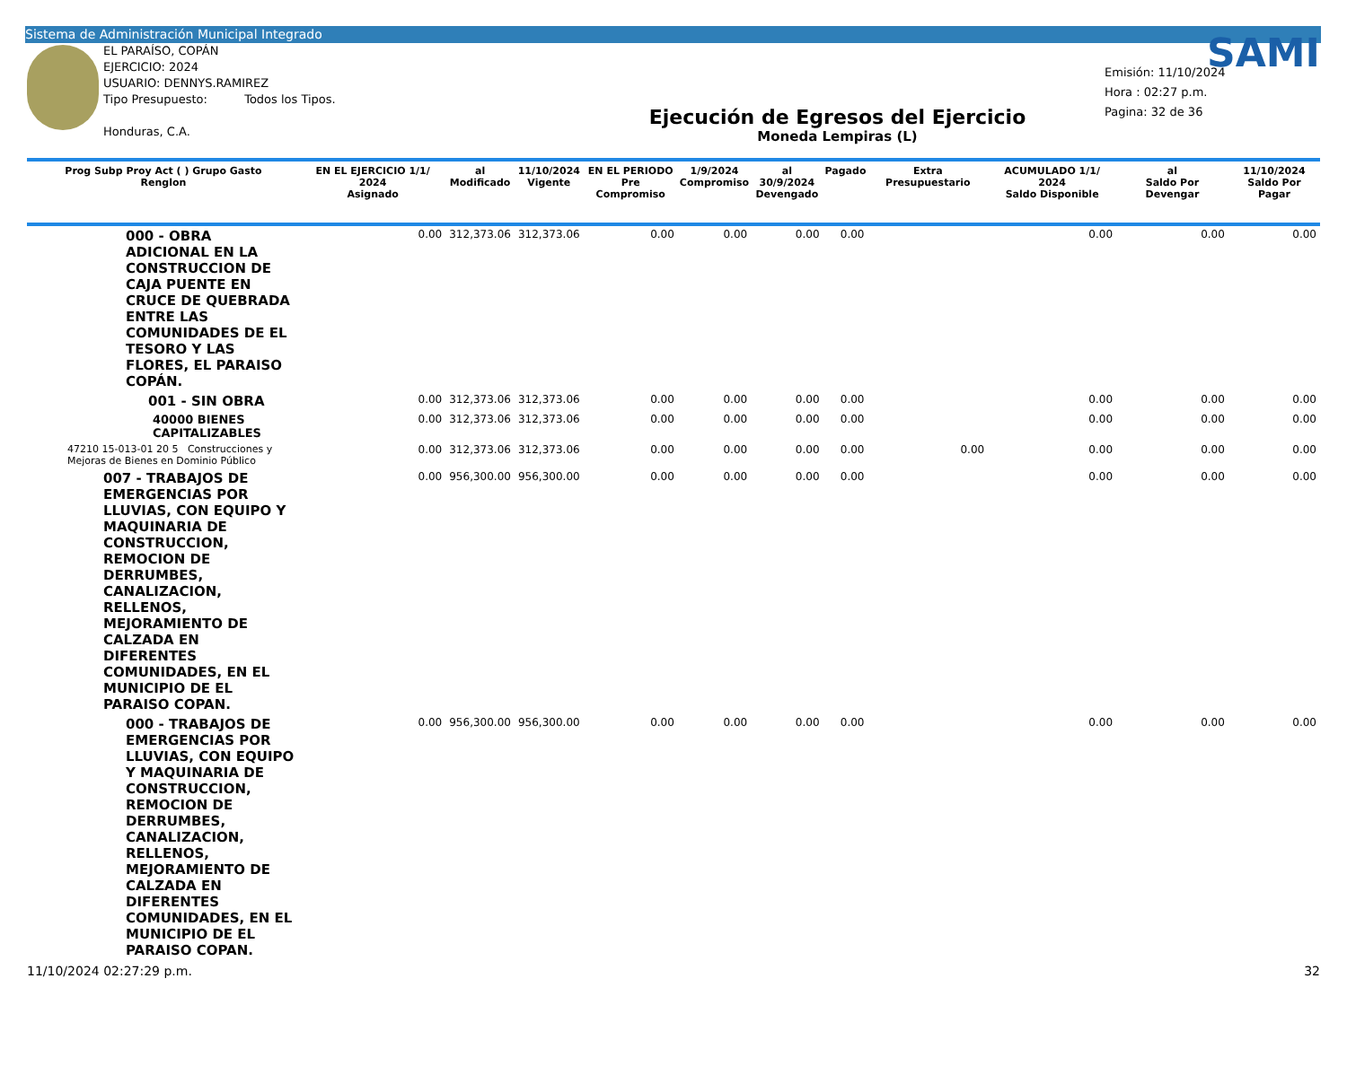Sistema de Administración Municipal Integrado
EL PARAÍSO, COPÁN
EJERCICIO: 2024
USUARIO: DENNYS.RAMIREZ
Tipo Presupuesto: Todos los Tipos.
Honduras, C.A.
Ejecución de Egresos del Ejercicio
Moneda Lempiras (L)
SAMI
Emisión: 11/10/2024
Hora : 02:27 p.m.
Pagina: 32 de 36
| Prog Subp Proy Act ( ) Grupo Gasto Renglon | EN EL EJERCICIO 1/1/ 2024 Asignado | al Modificado | 11/10/2024 Vigente | EN EL PERIODO Pre Compromiso | 1/9/2024 Compromiso | al 30/9/2024 Devengado | Pagado | Extra Presupuestario | ACUMULADO 1/1/ 2024 Saldo Disponible | al Saldo Por Devengar | 11/10/2024 Saldo Por Pagar |
| --- | --- | --- | --- | --- | --- | --- | --- | --- | --- | --- | --- |
| 000 - OBRA ADICIONAL EN LA CONSTRUCCION DE CAJA PUENTE EN CRUCE DE QUEBRADA ENTRE LAS COMUNIDADES DE EL TESORO Y LAS FLORES, EL PARAISO COPÁN. | 0.00 | 312,373.06 | 312,373.06 | 0.00 | 0.00 | 0.00 | 0.00 | | 0.00 | 0.00 | 0.00 |
| 001 - SIN OBRA | 0.00 | 312,373.06 | 312,373.06 | 0.00 | 0.00 | 0.00 | 0.00 | | 0.00 | 0.00 | 0.00 |
| 40000 BIENES CAPITALIZABLES | 0.00 | 312,373.06 | 312,373.06 | 0.00 | 0.00 | 0.00 | 0.00 | | 0.00 | 0.00 | 0.00 |
| 47210 15-013-01 20 5 Construcciones y Mejoras de Bienes en Dominio Público | 0.00 | 312,373.06 | 312,373.06 | 0.00 | 0.00 | 0.00 | 0.00 | 0.00 | 0.00 | 0.00 | 0.00 |
| 007 - TRABAJOS DE EMERGENCIAS POR LLUVIAS, CON EQUIPO Y MAQUINARIA DE CONSTRUCCION, REMOCION DE DERRUMBES, CANALIZACION, RELLENOS, MEJORAMIENTO DE CALZADA EN DIFERENTES COMUNIDADES, EN EL MUNICIPIO DE EL PARAISO COPAN. | 0.00 | 956,300.00 | 956,300.00 | 0.00 | 0.00 | 0.00 | 0.00 | | 0.00 | 0.00 | 0.00 |
| 000 - TRABAJOS DE EMERGENCIAS POR LLUVIAS, CON EQUIPO Y MAQUINARIA DE CONSTRUCCION, REMOCION DE DERRUMBES, CANALIZACION, RELLENOS, MEJORAMIENTO DE CALZADA EN DIFERENTES COMUNIDADES, EN EL MUNICIPIO DE EL PARAISO COPAN. | 0.00 | 956,300.00 | 956,300.00 | 0.00 | 0.00 | 0.00 | 0.00 | | 0.00 | 0.00 | 0.00 |
11/10/2024 02:27:29 p.m. 32